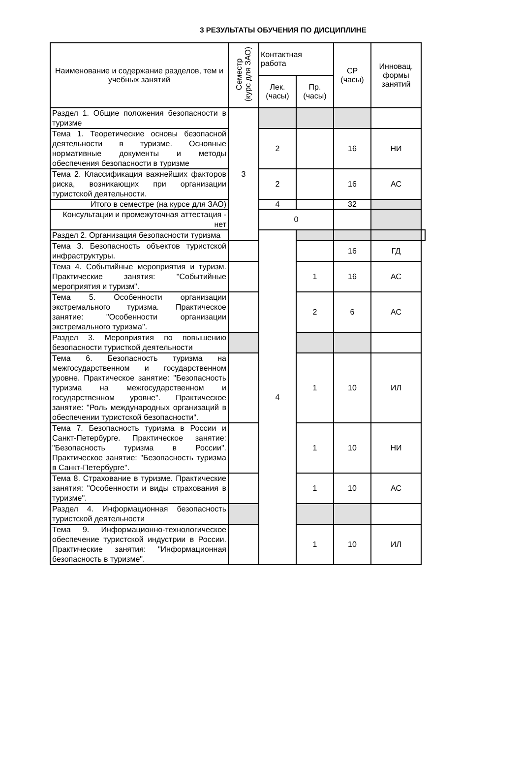3 РЕЗУЛЬТАТЫ ОБУЧЕНИЯ ПО ДИСЦИПЛИНЕ
| Наименование и содержание разделов, тем и учебных занятий | Семестр (курс для ЗАО) | Контактная работа | | СР (часы) | Инновац. формы занятий | |
| --- | --- | --- | --- | --- | --- | --- |
| | | Лек. (часы) | Пр. (часы) | | | |
| Раздел 1. Общие положения безопасности в туризме | 3 | | | | | |
| Тема 1. Теоретические основы безопасной деятельности в туризме. Основные нормативные документы и методы обеспечения безопасности в туризме | | 2 | | 16 | НИ | |
| Тема 2. Классификация важнейших факторов риска, возникающих при организации туристской деятельности. | | 2 | | 16 | АС | |
| Итого в семестре (на курсе для ЗАО) | | 4 | | 32 | | |
| Консультации и промежуточная аттестация - нет | | 0 | | | | |
| Раздел 2. Организация безопасности туризма | | 4 | | | | |
| Тема 3. Безопасность объектов туристской инфраструктуры. | | | | 16 | ГД | |
| Тема 4. Событийные мероприятия и туризм. Практические занятия: "Событийные мероприятия и туризм". | | | 1 | 16 | АС | |
| Тема 5. Особенности организации экстремального туризма. Практическое занятие: "Особенности организации экстремального туризма". | | | 2 | 6 | АС | |
| Раздел 3. Мероприятия по повышению безопасности туристкой деятельности | | | | | | |
| Тема 6. Безопасность туризма на межгосударственном и государственном уровне. Практическое занятие: "Безопасность туризма на межгосударственном и государственном уровне". Практическое занятие: "Роль международных организаций в обеспечении туристской безопасности". | | | 1 | 10 | ИЛ | |
| Тема 7. Безопасность туризма в России и Санкт-Петербурге. Практическое занятие: "Безопасность туризма в России". Практическое занятие: "Безопасность туризма в Санкт-Петербурге". | | | 1 | 10 | НИ | |
| Тема 8. Страхование в туризме. Практические занятия: "Особенности и виды страхования в туризме". | | | 1 | 10 | АС | |
| Раздел 4. Информационная безопасность туристской деятельности | | | | | | |
| Тема 9. Информационно-технологическое обеспечение туристской индустрии в России. Практические занятия: "Информационная безопасность в туризме". | | | 1 | 10 | ИЛ | |